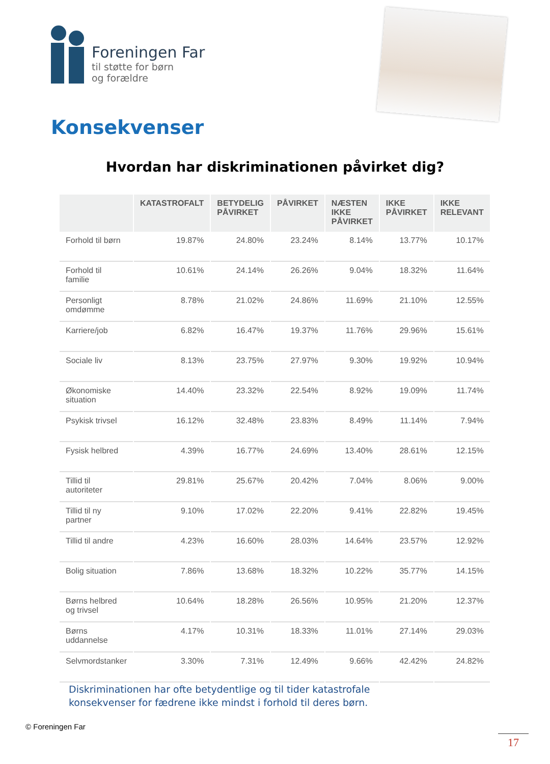Foreningen Far
til støtte for børn
og forældre
Konsekvenser
Hvordan har diskriminationen påvirket dig?
| | KATASTROFALT | BETYDELIG PÅVIRKET | PÅVIRKET | NÆSTEN IKKE PÅVIRKET | IKKE PÅVIRKET | IKKE RELEVANT |
| --- | --- | --- | --- | --- | --- | --- |
| Forhold til børn | 19.87% | 24.80% | 23.24% | 8.14% | 13.77% | 10.17% |
| Forhold til familie | 10.61% | 24.14% | 26.26% | 9.04% | 18.32% | 11.64% |
| Personligt omdømme | 8.78% | 21.02% | 24.86% | 11.69% | 21.10% | 12.55% |
| Karriere/job | 6.82% | 16.47% | 19.37% | 11.76% | 29.96% | 15.61% |
| Sociale liv | 8.13% | 23.75% | 27.97% | 9.30% | 19.92% | 10.94% |
| Økonomiske situation | 14.40% | 23.32% | 22.54% | 8.92% | 19.09% | 11.74% |
| Psykisk trivsel | 16.12% | 32.48% | 23.83% | 8.49% | 11.14% | 7.94% |
| Fysisk helbred | 4.39% | 16.77% | 24.69% | 13.40% | 28.61% | 12.15% |
| Tillid til autoriteter | 29.81% | 25.67% | 20.42% | 7.04% | 8.06% | 9.00% |
| Tillid til ny partner | 9.10% | 17.02% | 22.20% | 9.41% | 22.82% | 19.45% |
| Tillid til andre | 4.23% | 16.60% | 28.03% | 14.64% | 23.57% | 12.92% |
| Bolig situation | 7.86% | 13.68% | 18.32% | 10.22% | 35.77% | 14.15% |
| Børns helbred og trivsel | 10.64% | 18.28% | 26.56% | 10.95% | 21.20% | 12.37% |
| Børns uddannelse | 4.17% | 10.31% | 18.33% | 11.01% | 27.14% | 29.03% |
| Selvmordstanker | 3.30% | 7.31% | 12.49% | 9.66% | 42.42% | 24.82% |
Diskriminationen har ofte betydentlige og til tider katastrofale
konsekvenser for fædrene ikke mindst i forhold til deres børn.
© Foreningen Far
17